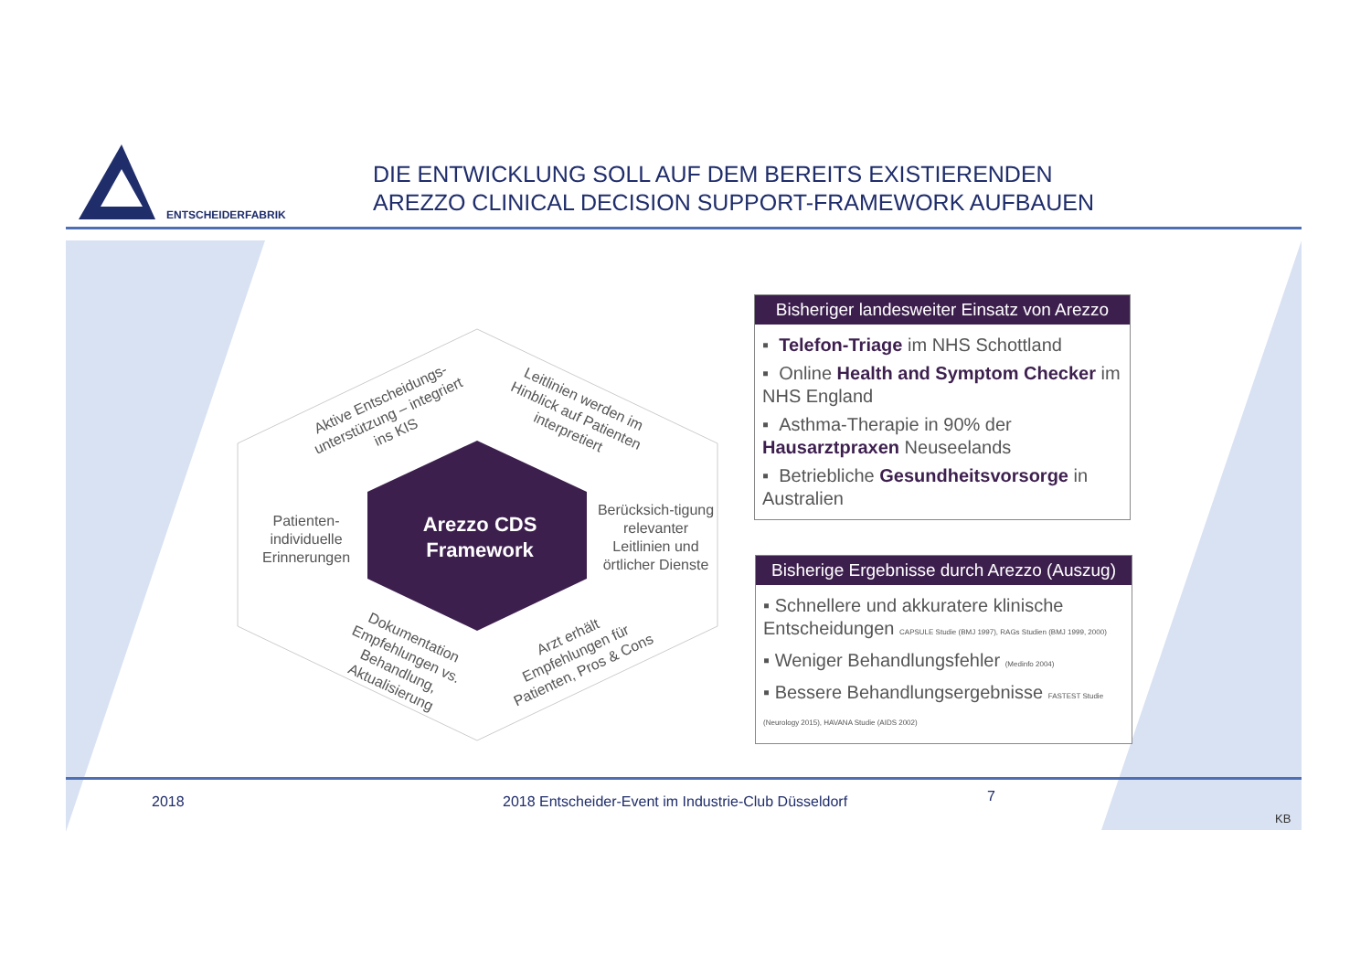ENTSCHEIDERFABRIK
DIE ENTWICKLUNG SOLL AUF DEM BEREITS EXISTIERENDEN
AREZZO CLINICAL DECISION SUPPORT-FRAMEWORK AUFBAUEN
Aktive Entscheidungs-unterstützung – integriert ins KIS
Leitlinien werden im Hinblick auf Patienten interpretiert
Patienten-individuelle Erinnerungen
Arezzo CDS Framework
Berücksich-tigung relevanter Leitlinien und örtlicher Dienste
Dokumentation Empfehlungen vs. Behandlung, Aktualisierung
Arzt erhält Empfehlungen für Patienten, Pros & Cons
Bisheriger landesweiter Einsatz von Arezzo
▪ Telefon-Triage im NHS Schottland
▪ Online Health and Symptom Checker im NHS England
▪ Asthma-Therapie in 90% der Hausarztpraxen Neuseelands
▪ Betriebliche Gesundheitsvorsorge in Australien
Bisherige Ergebnisse durch Arezzo (Auszug)
▪ Schnellere und akkuratere klinische Entscheidungen CAPSULE Studie (BMJ 1997), RAGs Studien (BMJ 1999, 2000)
▪ Weniger Behandlungsfehler (Medinfo 2004)
▪ Bessere Behandlungsergebnisse FASTEST Studie (Neurology 2015), HAVANA Studie (AIDS 2002)
2018
2018 Entscheider-Event im Industrie-Club Düsseldorf
7
KB